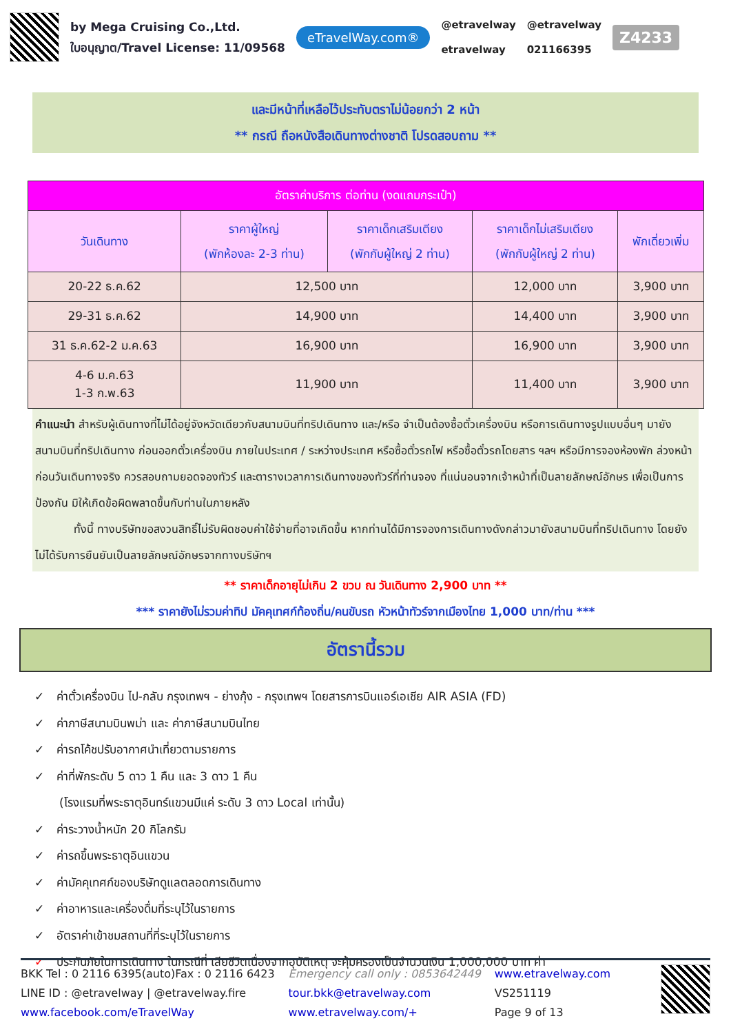by Mega Cruising Co.,Ltd.
ใบอนุญาต/Travel License: 11/09568
eTravelWay.com®
@etravelway
etravelway
@etravelway
021166395
Z4233
และมีหน้าที่เหลือไว้ประทับตราไม่น้อยกว่า 2 หน้า
** กรณี ถือหนังสือเดินทางต่างชาติ โปรดสอบถาม **
| อัตราค่าบริการ ต่อท่าน (งดแถมกระเป๋า) | | | | |
| --- | --- | --- | --- | --- |
| วันเดินทาง | ราคาผู้ใหญ่ (พักห้องละ 2-3 ท่าน) | ราคาเด็กเสริมเตียง (พักกับผู้ใหญ่ 2 ท่าน) | ราคาเด็กไม่เสริมเตียง (พักกับผู้ใหญ่ 2 ท่าน) | พักเดี่ยวเพิ่ม |
| 20-22 ธ.ค.62 | 12,500 บาท | | 12,000 บาท | 3,900 บาท |
| 29-31 ธ.ค.62 | 14,900 บาท | | 14,400 บาท | 3,900 บาท |
| 31 ธ.ค.62-2 ม.ค.63 | 16,900 บาท | | 16,900 บาท | 3,900 บาท |
| 4-6 ม.ค.63 1-3 ก.พ.63 | 11,900 บาท | | 11,400 บาท | 3,900 บาท |
คำแนะนำ สำหรับผู้เดินทางที่ไม่ได้อยู่จังหวัดเดียวกับสนามบินที่ทริปเดินทาง และ/หรือ จำเป็นต้องซื้อตั๋วเครื่องบิน หรือการเดินทางรูปแบบอื่นๆ มายังสนามบินที่ทริปเดินทาง ก่อนออกตั๋วเครื่องบิน ภายในประเทศ / ระหว่างประเทศ หรือซื้อตั๋วรถไฟ หรือซื้อตั๋วรถโดยสาร ฯลฯ หรือมีการจองห้องพัก ล่วงหน้าก่อนวันเดินทางจริง ควรสอบถามยอดจองทัวร์ และตารางเวลาการเดินทางของทัวร์ที่ท่านจอง ที่แน่นอนจากเจ้าหน้าที่เป็นลายลักษณ์อักษร เพื่อเป็นการป้องกัน มิให้เกิดข้อผิดพลาดขึ้นกับท่านในภายหลัง
ทั้งนี้ ทางบริษัทขอสงวนสิทธิ์ไม่รับผิดชอบค่าใช้จ่ายที่อาจเกิดขึ้น หากท่านได้มีการจองการเดินทางดังกล่าวมายังสนามบินที่ทริปเดินทาง โดยยังไม่ได้รับการยืนยันเป็นลายลักษณ์อักษรจากทางบริษัทฯ
** ราคาเด็กอายุไม่เกิน 2 ขวบ ณ วันเดินทาง 2,900 บาท **
*** ราคายังไม่รวมค่าทิป มัคคุเทศก์ท้องถิ่น/คนขับรถ หัวหน้าทัวร์จากเมืองไทย 1,000 บาท/ท่าน ***
อัตรานี้รวม
✓ ค่าตั๋วเครื่องบิน ไป-กลับ กรุงเทพฯ - ย่างกุ้ง - กรุงเทพฯ โดยสารการบินแอร์เอเชีย AIR ASIA (FD)
✓ ค่าภาษีสนามบินพม่า และ ค่าภาษีสนามบินไทย
✓ ค่ารถโค้ชปรับอากาศนำเที่ยวตามรายการ
✓ ค่าที่พักระดับ 5 ดาว 1 คืน และ 3 ดาว 1 คืน
(โรงแรมที่พระธาตุอินทร์แขวนมีแค่ ระดับ 3 ดาว Local เท่านั้น)
✓ ค่าระวางน้ำหนัก 20 กิโลกรัม
✓ ค่ารถขึ้นพระธาตุอินแขวน
✓ ค่ามัคคุเทศก์ของบริษัทดูแลตลอดการเดินทาง
✓ ค่าอาหารและเครื่องดื่มที่ระบุไว้ในรายการ
✓ อัตราค่าเข้าชมสถานที่ที่ระบุไว้ในรายการ
✓ ประกันภัยในการเดินทาง ในกรณีที่ เสียชีวิตเนื่องจากอุบัติเหตุ จะคุ้มครองเป็นจำนวนเงิน 1,000,000 บาท ค่า
BKK Tel : 0 2116 6395(auto)Fax : 0 2116 6423
LINE ID : @etravelway | @etravelway.fire
www.facebook.com/eTravelWay
Emergency call only : 0853642449
tour.bkk@etravelway.com
www.etravelway.com/+
www.etravelway.com
VS251119
Page 9 of 13